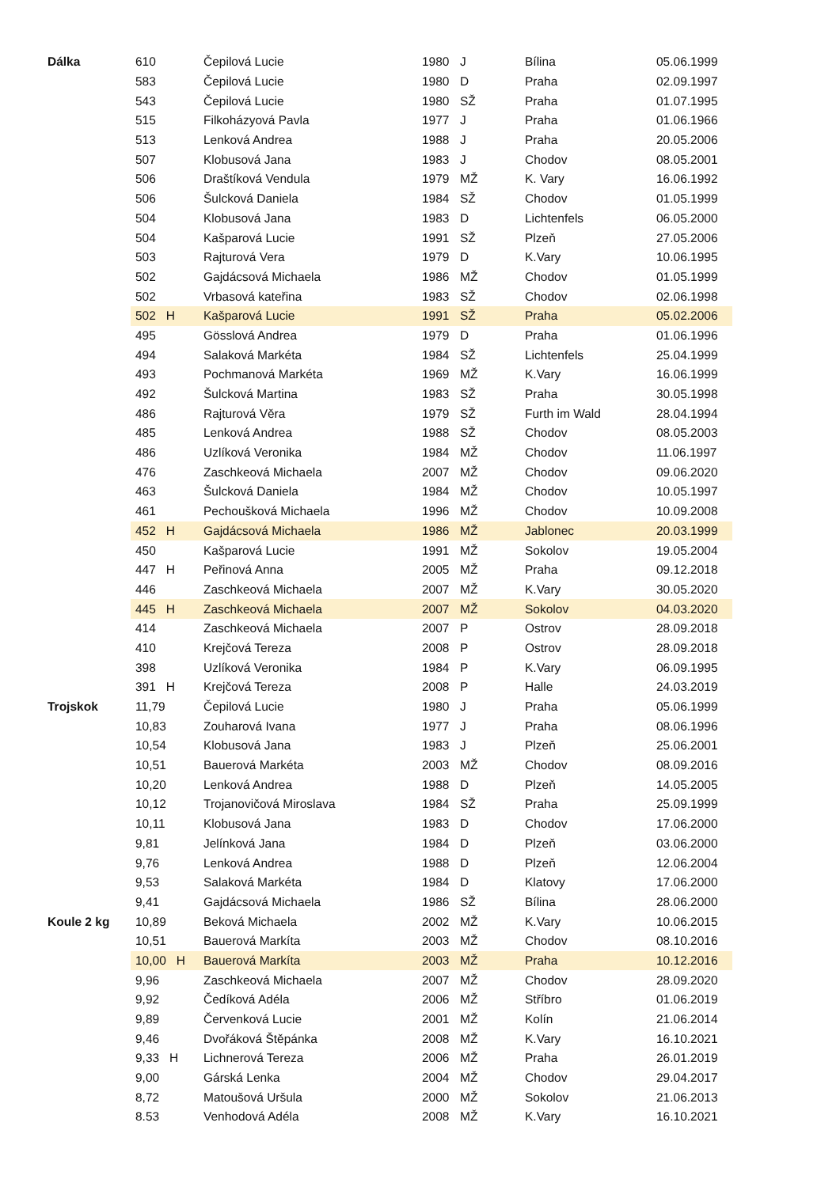| Dálka | 610 | Čepilová Lucie | 1980 | J | Bílina | 05.06.1999 |
| | 583 | Čepilová Lucie | 1980 | D | Praha | 02.09.1997 |
| | 543 | Čepilová Lucie | 1980 | SŽ | Praha | 01.07.1995 |
| | 515 | Filkoházyová Pavla | 1977 | J | Praha | 01.06.1966 |
| | 513 | Lenková Andrea | 1988 | J | Praha | 20.05.2006 |
| | 507 | Klobusová Jana | 1983 | J | Chodov | 08.05.2001 |
| | 506 | Draštíková Vendula | 1979 | MŽ | K. Vary | 16.06.1992 |
| | 506 | Šulcková Daniela | 1984 | SŽ | Chodov | 01.05.1999 |
| | 504 | Klobusová Jana | 1983 | D | Lichtenfels | 06.05.2000 |
| | 504 | Kašparová Lucie | 1991 | SŽ | Plzeň | 27.05.2006 |
| | 503 | Rajturová Vera | 1979 | D | K.Vary | 10.06.1995 |
| | 502 | Gajdácsová Michaela | 1986 | MŽ | Chodov | 01.05.1999 |
| | 502 | Vrbasová kateřina | 1983 | SŽ | Chodov | 02.06.1998 |
| | 502 H | Kašparová Lucie | 1991 | SŽ | Praha | 05.02.2006 |
| | 495 | Gösslová Andrea | 1979 | D | Praha | 01.06.1996 |
| | 494 | Salaková Markéta | 1984 | SŽ | Lichtenfels | 25.04.1999 |
| | 493 | Pochmanová Markéta | 1969 | MŽ | K.Vary | 16.06.1999 |
| | 492 | Šulcková Martina | 1983 | SŽ | Praha | 30.05.1998 |
| | 486 | Rajturová Věra | 1979 | SŽ | Furth im Wald | 28.04.1994 |
| | 485 | Lenková Andrea | 1988 | SŽ | Chodov | 08.05.2003 |
| | 486 | Uzlíková Veronika | 1984 | MŽ | Chodov | 11.06.1997 |
| | 476 | Zaschkeová Michaela | 2007 | MŽ | Chodov | 09.06.2020 |
| | 463 | Šulcková Daniela | 1984 | MŽ | Chodov | 10.05.1997 |
| | 461 | Pechoušková Michaela | 1996 | MŽ | Chodov | 10.09.2008 |
| | 452 H | Gajdácsová Michaela | 1986 | MŽ | Jablonec | 20.03.1999 |
| | 450 | Kašparová Lucie | 1991 | MŽ | Sokolov | 19.05.2004 |
| | 447 H | Peřinová Anna | 2005 | MŽ | Praha | 09.12.2018 |
| | 446 | Zaschkeová Michaela | 2007 | MŽ | K.Vary | 30.05.2020 |
| | 445 H | Zaschkeová Michaela | 2007 | MŽ | Sokolov | 04.03.2020 |
| | 414 | Zaschkeová Michaela | 2007 | P | Ostrov | 28.09.2018 |
| | 410 | Krejčová Tereza | 2008 | P | Ostrov | 28.09.2018 |
| | 398 | Uzlíková Veronika | 1984 | P | K.Vary | 06.09.1995 |
| | 391 H | Krejčová Tereza | 2008 | P | Halle | 24.03.2019 |
| Trojskok | 11,79 | Čepilová Lucie | 1980 | J | Praha | 05.06.1999 |
| | 10,83 | Zouharová Ivana | 1977 | J | Praha | 08.06.1996 |
| | 10,54 | Klobusová Jana | 1983 | J | Plzeň | 25.06.2001 |
| | 10,51 | Bauerová Markéta | 2003 | MŽ | Chodov | 08.09.2016 |
| | 10,20 | Lenková Andrea | 1988 | D | Plzeň | 14.05.2005 |
| | 10,12 | Trojanovičová Miroslava | 1984 | SŽ | Praha | 25.09.1999 |
| | 10,11 | Klobusová Jana | 1983 | D | Chodov | 17.06.2000 |
| | 9,81 | Jelínková Jana | 1984 | D | Plzeň | 03.06.2000 |
| | 9,76 | Lenková Andrea | 1988 | D | Plzeň | 12.06.2004 |
| | 9,53 | Salaková Markéta | 1984 | D | Klatovy | 17.06.2000 |
| | 9,41 | Gajdácsová Michaela | 1986 | SŽ | Bílina | 28.06.2000 |
| Koule 2 kg | 10,89 | Beková Michaela | 2002 | MŽ | K.Vary | 10.06.2015 |
| | 10,51 | Bauerová Markíta | 2003 | MŽ | Chodov | 08.10.2016 |
| | 10,00 H | Bauerová Markíta | 2003 | MŽ | Praha | 10.12.2016 |
| | 9,96 | Zaschkeová Michaela | 2007 | MŽ | Chodov | 28.09.2020 |
| | 9,92 | Čedíková Adéla | 2006 | MŽ | Stříbro | 01.06.2019 |
| | 9,89 | Červenková Lucie | 2001 | MŽ | Kolín | 21.06.2014 |
| | 9,46 | Dvořáková Štěpánka | 2008 | MŽ | K.Vary | 16.10.2021 |
| | 9,33 H | Lichnerová Tereza | 2006 | MŽ | Praha | 26.01.2019 |
| | 9,00 | Gárská Lenka | 2004 | MŽ | Chodov | 29.04.2017 |
| | 8,72 | Matoušová Uršula | 2000 | MŽ | Sokolov | 21.06.2013 |
| | 8.53 | Venhodová Adéla | 2008 | MŽ | K.Vary | 16.10.2021 |